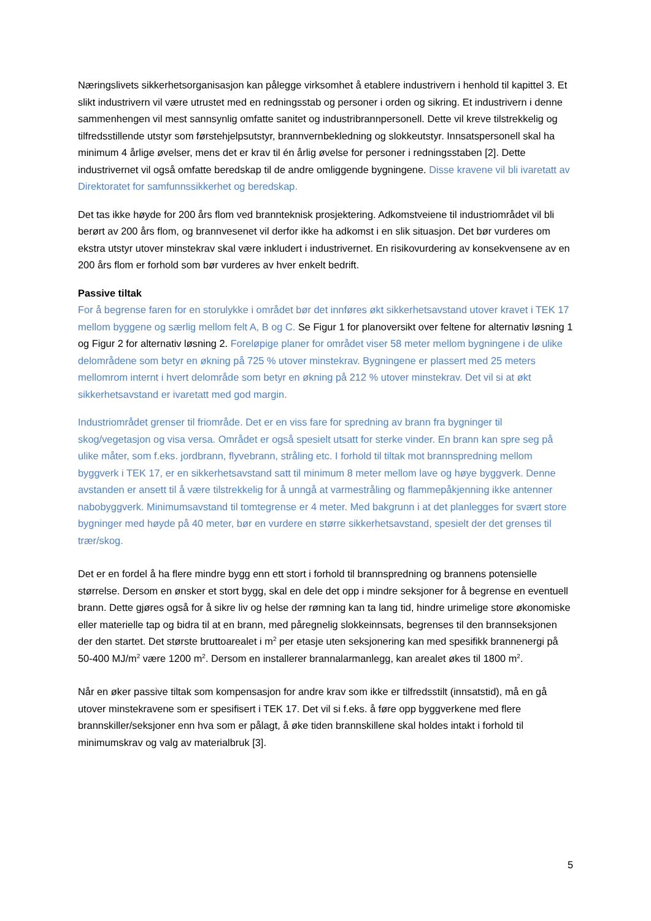Næringslivets sikkerhetsorganisasjon kan pålegge virksomhet å etablere industrivern i henhold til kapittel 3. Et slikt industrivern vil være utrustet med en redningsstab og personer i orden og sikring. Et industrivern i denne sammenhengen vil mest sannsynlig omfatte sanitet og industribrannpersonell. Dette vil kreve tilstrekkelig og tilfredsstillende utstyr som førstehjelpsutstyr, brannvernbekledning og slokkeutstyr. Innsatspersonell skal ha minimum 4 årlige øvelser, mens det er krav til én årlig øvelse for personer i redningsstaben [2]. Dette industrivernet vil også omfatte beredskap til de andre omliggende bygningene. Disse kravene vil bli ivaretatt av Direktoratet for samfunnssikkerhet og beredskap.
Det tas ikke høyde for 200 års flom ved brannteknisk prosjektering. Adkomstveiene til industriområdet vil bli berørt av 200 års flom, og brannvesenet vil derfor ikke ha adkomst i en slik situasjon. Det bør vurderes om ekstra utstyr utover minstekrav skal være inkludert i industrivernet. En risikovurdering av konsekvensene av en 200 års flom er forhold som bør vurderes av hver enkelt bedrift.
Passive tiltak
For å begrense faren for en storulykke i området bør det innføres økt sikkerhetsavstand utover kravet i TEK 17 mellom byggene og særlig mellom felt A, B og C. Se Figur 1 for planoversikt over feltene for alternativ løsning 1 og Figur 2 for alternativ løsning 2. Foreløpige planer for området viser 58 meter mellom bygningene i de ulike delområdene som betyr en økning på 725 % utover minstekrav. Bygningene er plassert med 25 meters mellomrom internt i hvert delområde som betyr en økning på 212 % utover minstekrav. Det vil si at økt sikkerhetsavstand er ivaretatt med god margin.
Industriområdet grenser til friområde. Det er en viss fare for spredning av brann fra bygninger til skog/vegetasjon og visa versa. Området er også spesielt utsatt for sterke vinder. En brann kan spre seg på ulike måter, som f.eks. jordbrann, flyvebrann, stråling etc. I forhold til tiltak mot brannspredning mellom byggverk i TEK 17, er en sikkerhetsavstand satt til minimum 8 meter mellom lave og høye byggverk. Denne avstanden er ansett til å være tilstrekkelig for å unngå at varmestråling og flammepåkjenning ikke antenner nabobyggverk. Minimumsavstand til tomtegrense er 4 meter. Med bakgrunn i at det planlegges for svært store bygninger med høyde på 40 meter, bør en vurdere en større sikkerhetsavstand, spesielt der det grenses til trær/skog.
Det er en fordel å ha flere mindre bygg enn ett stort i forhold til brannspredning og brannens potensielle størrelse. Dersom en ønsker et stort bygg, skal en dele det opp i mindre seksjoner for å begrense en eventuell brann. Dette gjøres også for å sikre liv og helse der rømning kan ta lang tid, hindre urimelige store økonomiske eller materielle tap og bidra til at en brann, med påregnelig slokkeinnsats, begrenses til den brannseksjonen der den startet. Det største bruttoarealet i m<sup>2</sup> per etasje uten seksjonering kan med spesifikk brannenergi på 50-400 MJ/m<sup>2</sup> være 1200 m<sup>2</sup>. Dersom en installerer brannalarmanlegg, kan arealet økes til 1800 m<sup>2</sup>.
Når en øker passive tiltak som kompensasjon for andre krav som ikke er tilfredsstilt (innsatstid), må en gå utover minstekravene som er spesifisert i TEK 17. Det vil si f.eks. å føre opp byggverkene med flere brannskiller/seksjoner enn hva som er pålagt, å øke tiden brannskillene skal holdes intakt i forhold til minimumskrav og valg av materialbruk [3].
5